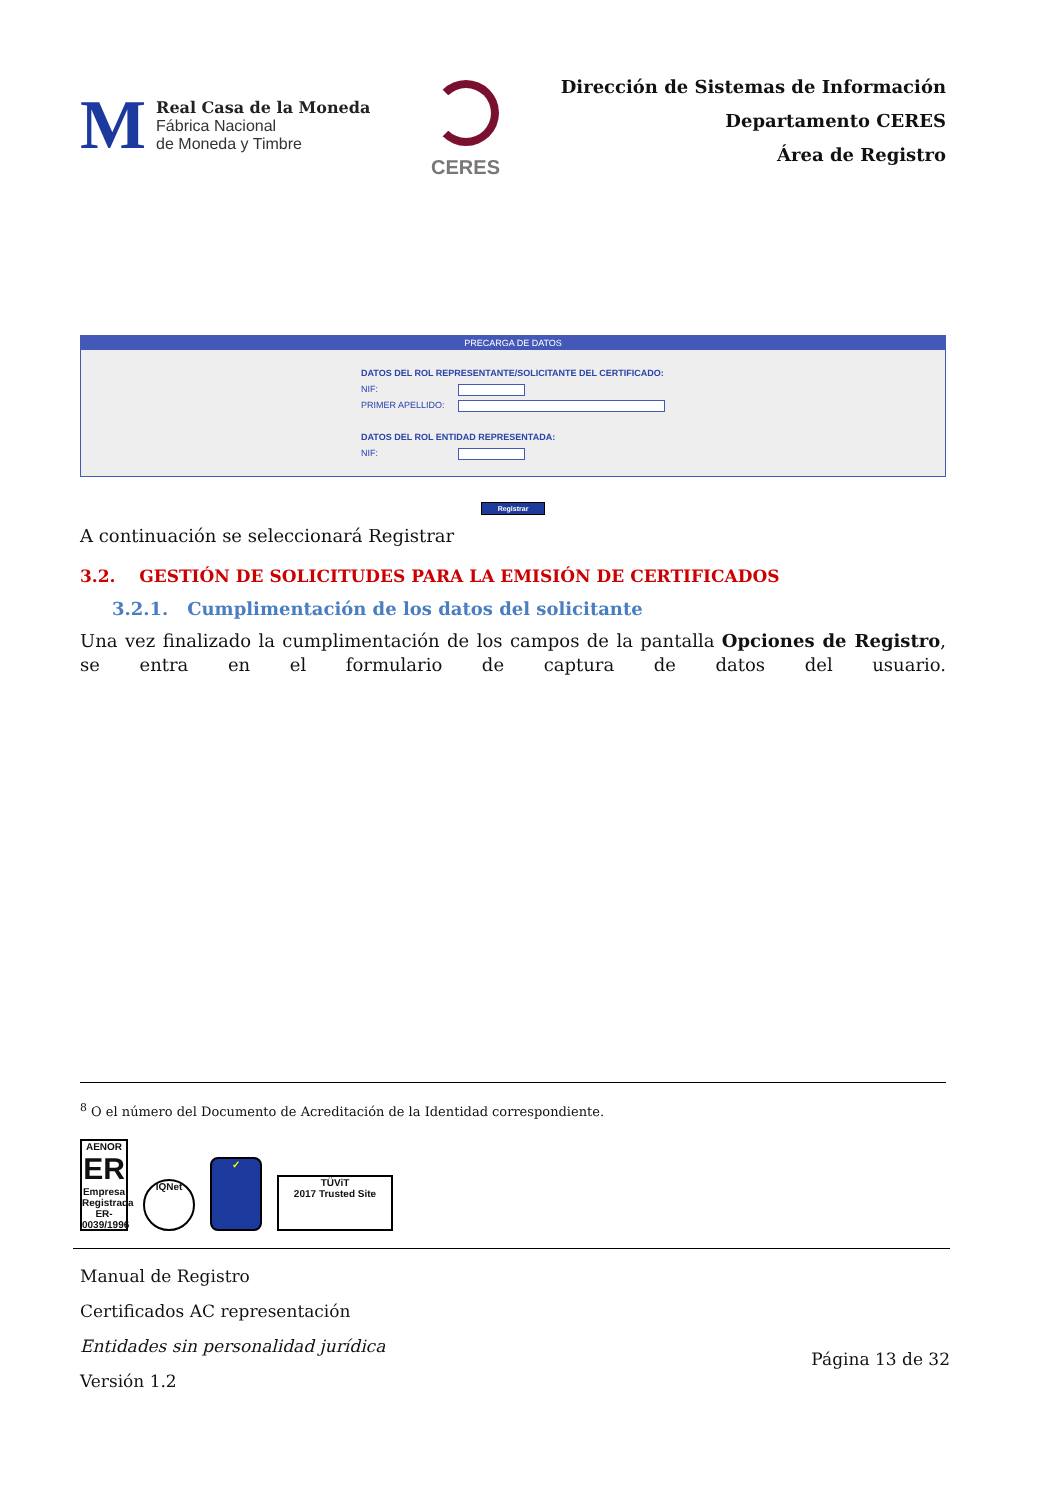M
Real Casa de la Moneda
Fábrica Nacional
de Moneda y Timbre
CERES
Dirección de Sistemas de Información
Departamento CERES
Área de Registro
PRECARGA DE DATOS
DATOS DEL ROL REPRESENTANTE/SOLICITANTE DEL CERTIFICADO:
NIF:
PRIMER APELLIDO:
DATOS DEL ROL ENTIDAD REPRESENTADA:
NIF:
Registrar
A continuación se seleccionará Registrar
3.2. GESTIÓN DE SOLICITUDES PARA LA EMISIÓN DE CERTIFICADOS
3.2.1. Cumplimentación de los datos del solicitante
Una vez finalizado la cumplimentación de los campos de la pantalla Opciones de Registro, se entra en el formulario de captura de datos del usuario.
<sup>8</sup> O el número del Documento de Acreditación de la Identidad correspondiente.
AENOR
ER
Empresa Registrada
ER-0039/1996
IQNet
✓
TÜViT
2017 Trusted Site
Manual de Registro
Certificados AC representación
Entidades sin personalidad jurídica
Versión 1.2 Página 13 de 32